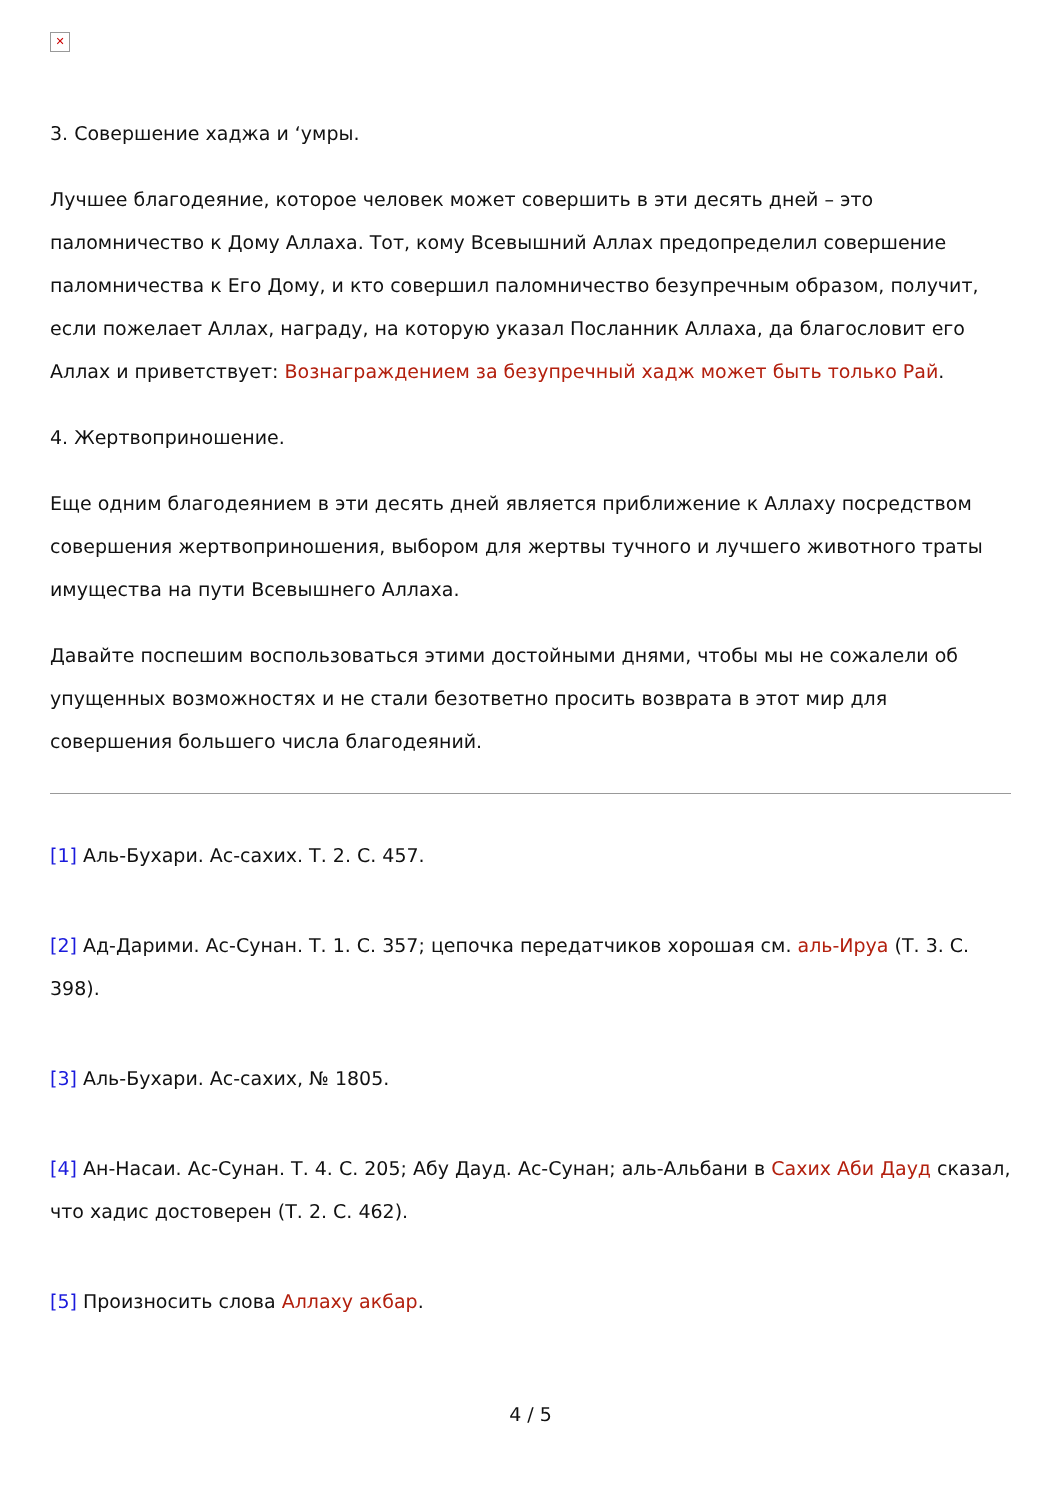✕
3. Совершение хаджа и ‘умры.
Лучшее благодеяние, которое человек может совершить в эти десять дней – это паломничество к Дому Аллаха. Тот, кому Всевышний Аллах предопределил совершение паломничества к Его Дому, и кто совершил паломничество безупречным образом, получит, если пожелает Аллах, награду, на которую указал Посланник Аллаха, да благословит его Аллах и приветствует: Вознаграждением за безупречный хадж может быть только Рай.
4. Жертвоприношение.
Еще одним благодеянием в эти десять дней является приближение к Аллаху посредством совершения жертвоприношения, выбором для жертвы тучного и лучшего животного траты имущества на пути Всевышнего Аллаха.
Давайте поспешим воспользоваться этими достойными днями, чтобы мы не сожалели об упущенных возможностях и не стали безответно просить возврата в этот мир для совершения большего числа благодеяний.
[1] Аль-Бухари. Ас-сахих. Т. 2. С. 457.
[2] Ад-Дарими. Ас-Сунан. Т. 1. С. 357; цепочка передатчиков хорошая см. аль-Ируа (Т. 3. С. 398).
[3] Аль-Бухари. Ас-сахих, № 1805.
[4] Ан-Насаи. Ас-Сунан. Т. 4. С. 205; Абу Дауд. Ас-Сунан; аль-Альбани в Сахих Аби Дауд сказал, что хадис достоверен (Т. 2. С. 462).
[5] Произносить слова Аллаху акбар.
4 / 5